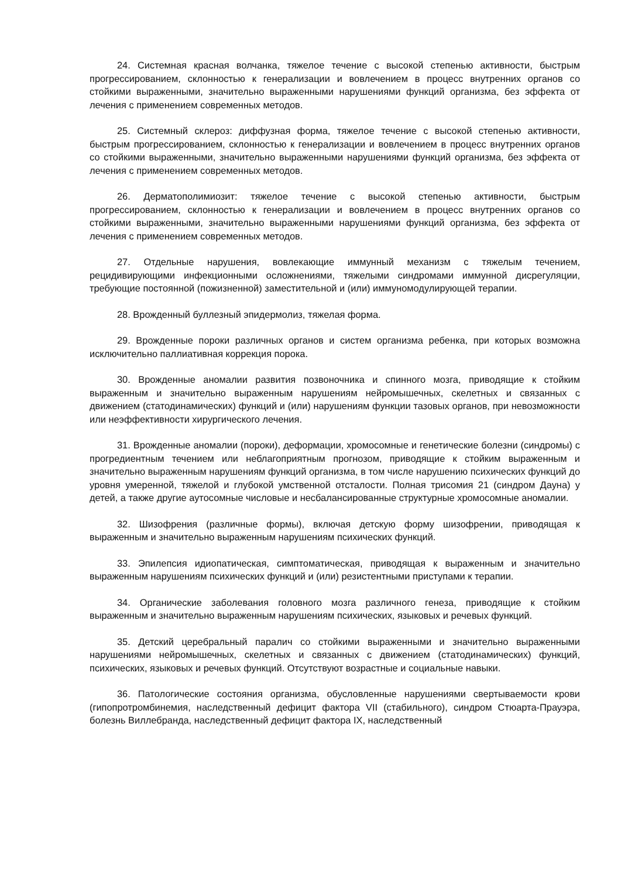24. Системная красная волчанка, тяжелое течение с высокой степенью активности, быстрым прогрессированием, склонностью к генерализации и вовлечением в процесс внутренних органов со стойкими выраженными, значительно выраженными нарушениями функций организма, без эффекта от лечения с применением современных методов.
25. Системный склероз: диффузная форма, тяжелое течение с высокой степенью активности, быстрым прогрессированием, склонностью к генерализации и вовлечением в процесс внутренних органов со стойкими выраженными, значительно выраженными нарушениями функций организма, без эффекта от лечения с применением современных методов.
26. Дерматополимиозит: тяжелое течение с высокой степенью активности, быстрым прогрессированием, склонностью к генерализации и вовлечением в процесс внутренних органов со стойкими выраженными, значительно выраженными нарушениями функций организма, без эффекта от лечения с применением современных методов.
27. Отдельные нарушения, вовлекающие иммунный механизм с тяжелым течением, рецидивирующими инфекционными осложнениями, тяжелыми синдромами иммунной дисрегуляции, требующие постоянной (пожизненной) заместительной и (или) иммуномодулирующей терапии.
28. Врожденный буллезный эпидермолиз, тяжелая форма.
29. Врожденные пороки различных органов и систем организма ребенка, при которых возможна исключительно паллиативная коррекция порока.
30. Врожденные аномалии развития позвоночника и спинного мозга, приводящие к стойким выраженным и значительно выраженным нарушениям нейромышечных, скелетных и связанных с движением (статодинамических) функций и (или) нарушениям функции тазовых органов, при невозможности или неэффективности хирургического лечения.
31. Врожденные аномалии (пороки), деформации, хромосомные и генетические болезни (синдромы) с прогредиентным течением или неблагоприятным прогнозом, приводящие к стойким выраженным и значительно выраженным нарушениям функций организма, в том числе нарушению психических функций до уровня умеренной, тяжелой и глубокой умственной отсталости. Полная трисомия 21 (синдром Дауна) у детей, а также другие аутосомные числовые и несбалансированные структурные хромосомные аномалии.
32. Шизофрения (различные формы), включая детскую форму шизофрении, приводящая к выраженным и значительно выраженным нарушениям психических функций.
33. Эпилепсия идиопатическая, симптоматическая, приводящая к выраженным и значительно выраженным нарушениям психических функций и (или) резистентными приступами к терапии.
34. Органические заболевания головного мозга различного генеза, приводящие к стойким выраженным и значительно выраженным нарушениям психических, языковых и речевых функций.
35. Детский церебральный паралич со стойкими выраженными и значительно выраженными нарушениями нейромышечных, скелетных и связанных с движением (статодинамических) функций, психических, языковых и речевых функций. Отсутствуют возрастные и социальные навыки.
36. Патологические состояния организма, обусловленные нарушениями свертываемости крови (гипопротромбинемия, наследственный дефицит фактора VII (стабильного), синдром Стюарта-Прауэра, болезнь Виллебранда, наследственный дефицит фактора IX, наследственный